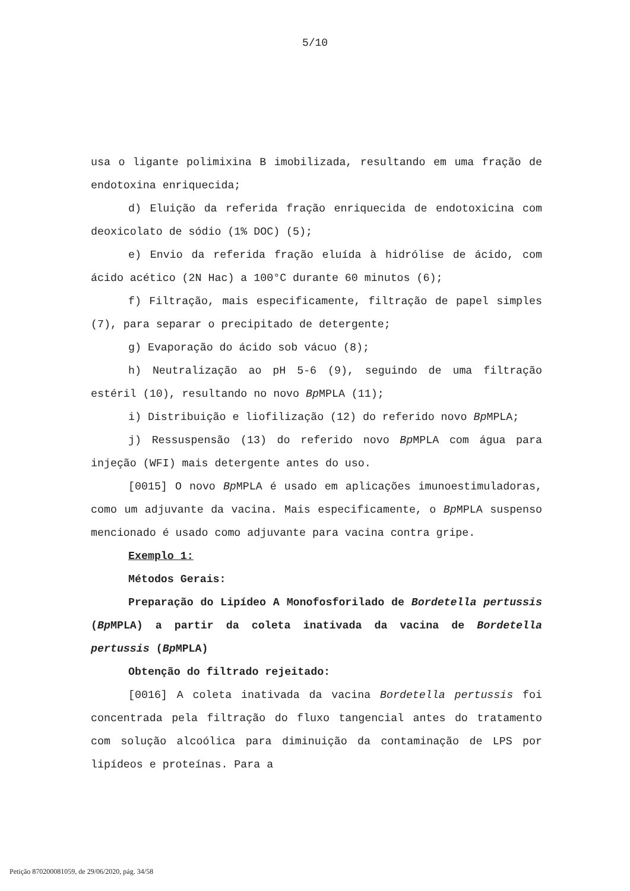5/10
usa o ligante polimixina B imobilizada, resultando em uma fração de endotoxina enriquecida;
d) Eluição da referida fração enriquecida de endotoxicina com deoxicolato de sódio (1% DOC) (5);
e) Envio da referida fração eluída à hidrólise de ácido, com ácido acético (2N Hac) a 100°C durante 60 minutos (6);
f) Filtração, mais especificamente, filtração de papel simples (7), para separar o precipitado de detergente;
g) Evaporação do ácido sob vácuo (8);
h) Neutralização ao pH 5-6 (9), seguindo de uma filtração estéril (10), resultando no novo Bp MPLA (11);
i) Distribuição e liofilização (12) do referido novo Bp MPLA;
j) Ressuspensão (13) do referido novo Bp MPLA com água para injeção (WFI) mais detergente antes do uso.
[0015] O novo Bp MPLA é usado em aplicações imunoestimuladoras, como um adjuvante da vacina. Mais especificamente, o Bp MPLA suspenso mencionado é usado como adjuvante para vacina contra gripe.
Exemplo 1:
Métodos Gerais:
Preparação do Lipídeo A Monofosforilado de Bordetella pertussis (Bp MPLA) a partir da coleta inativada da vacina de Bordetella pertussis (Bp MPLA)
Obtenção do filtrado rejeitado:
[0016] A coleta inativada da vacina Bordetella pertussis foi concentrada pela filtração do fluxo tangencial antes do tratamento com solução alcoólica para diminuição da contaminação de LPS por lipídeos e proteínas. Para a
Petição 870200081059, de 29/06/2020, pág. 34/58